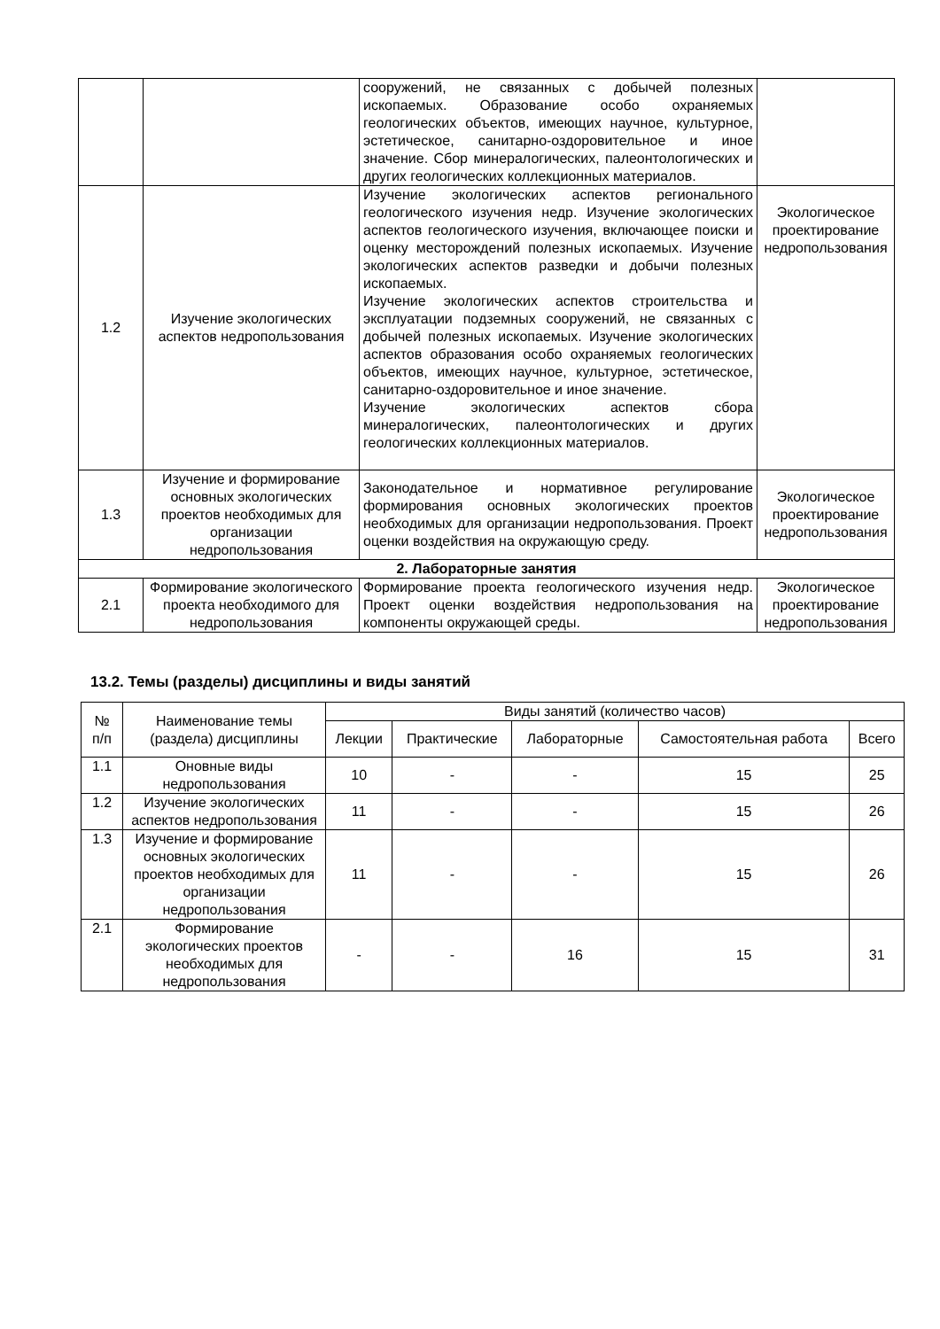| | | сооружений, не связанных с добычей полезных ископаемых. Образование особо охраняемых геологических объектов, имеющих научное, культурное, эстетическое, санитарно-оздоровительное и иное значение. Сбор минералогических, палеонтологических и других геологических коллекционных материалов. | |
| 1.2 | Изучение экологических аспектов недропользования | Изучение экологических аспектов регионального геологического изучения недр. Изучение экологических аспектов геологического изучения, включающее поиски и оценку месторождений полезных ископаемых. Изучение экологических аспектов разведки и добычи полезных ископаемых. Изучение экологических аспектов строительства и эксплуатации подземных сооружений, не связанных с добычей полезных ископаемых. Изучение экологических аспектов образования особо охраняемых геологических объектов, имеющих научное, культурное, эстетическое, санитарно-оздоровительное и иное значение. Изучение экологических аспектов сбора минералогических, палеонтологических и других геологических коллекционных материалов. | Экологическое проектирование недропользования |
| 1.3 | Изучение и формирование основных экологических проектов необходимых для организации недропользования | Законодательное и нормативное регулирование формирования основных экологических проектов необходимых для организации недропользования. Проект оценки воздействия на окружающую среду. | Экологическое проектирование недропользования |
| 2. Лабораторные занятия | | | |
| 2.1 | Формирование экологического проекта необходимого для недропользования | Формирование проекта геологического изучения недр. Проект оценки воздействия недропользования на компоненты окружающей среды. | Экологическое проектирование недропользования |
13.2. Темы (разделы) дисциплины и виды занятий
| № п/п | Наименование темы (раздела) дисциплины | Виды занятий (количество часов) | | | | |
| --- | --- | --- | --- | --- | --- | --- |
| | | Лекции | Практические | Лабораторные | Самостоятельная работа | Всего |
| 1.1 | Оновные виды недропользования | 10 | - | - | 15 | 25 |
| 1.2 | Изучение экологических аспектов недропользования | 11 | - | - | 15 | 26 |
| 1.3 | Изучение и формирование основных экологических проектов необходимых для организации недропользования | 11 | - | - | 15 | 26 |
| 2.1 | Формирование экологических проектов необходимых для недропользования | - | - | 16 | 15 | 31 |